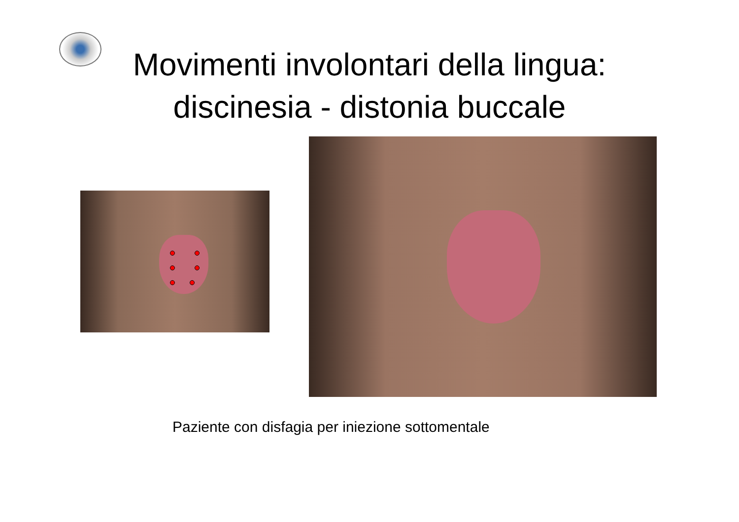Movimenti involontari della lingua:
discinesia - distonia buccale
Paziente con disfagia per iniezione sottomentale